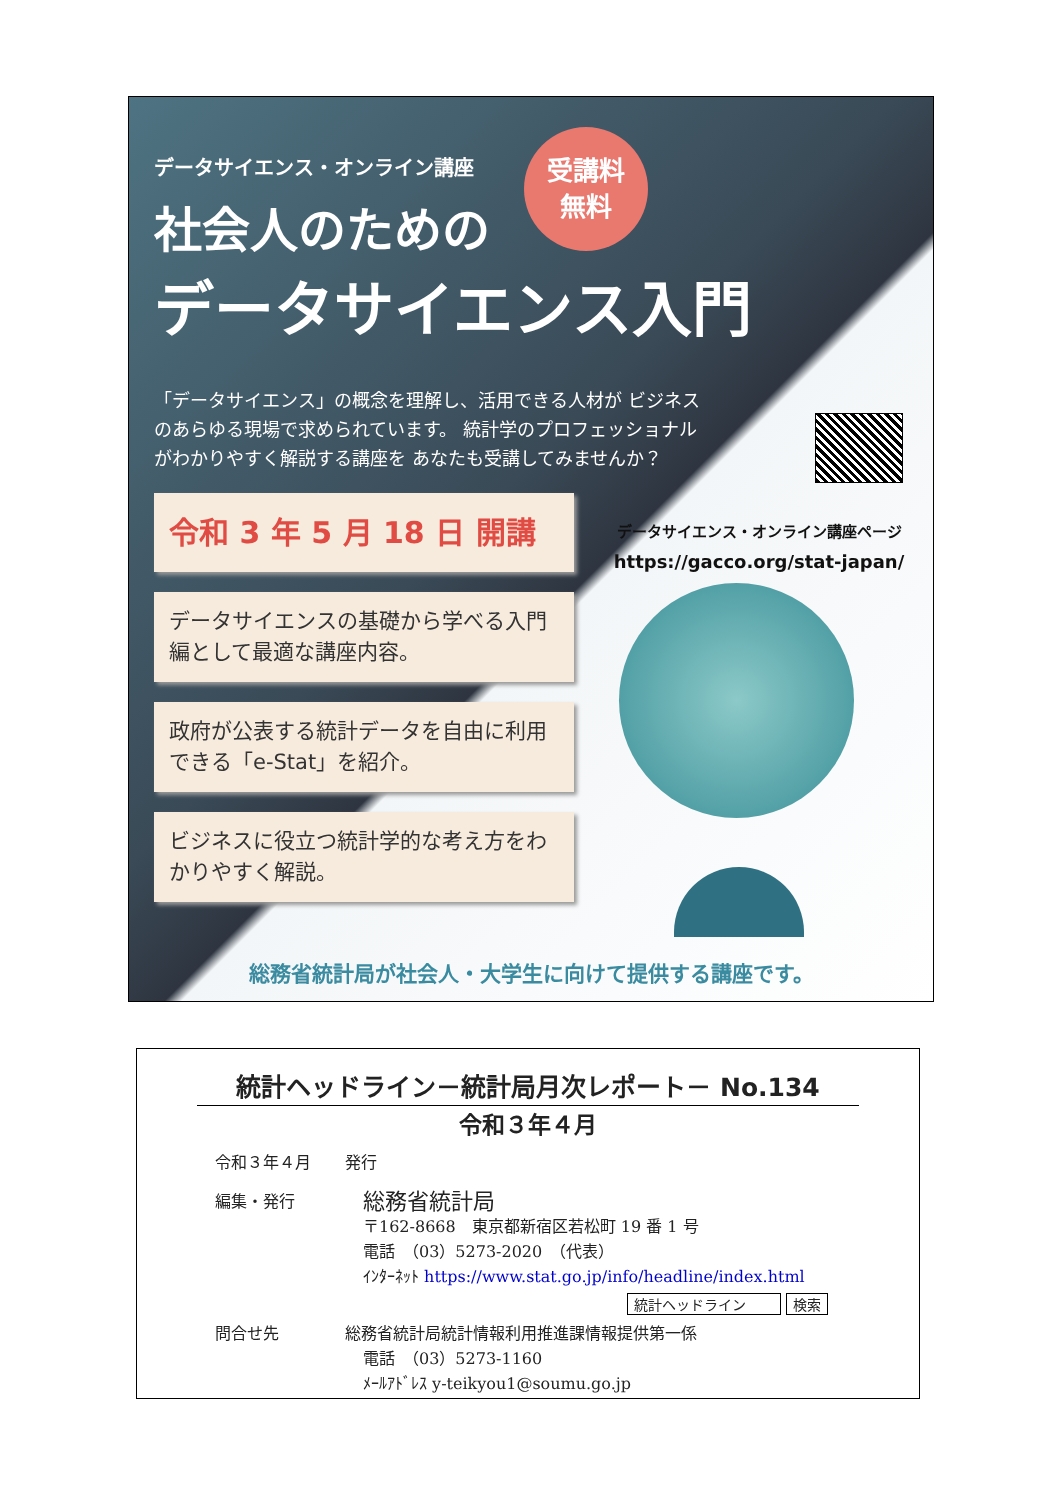データサイエンス・オンライン講座
社会人のための
データサイエンス入門
「データサイエンス」の概念を理解し、活用できる人材が ビジネスのあらゆる現場で求められています。 統計学のプロフェッショナルがわかりやすく解説する講座を あなたも受講してみませんか？
令和 3 年 5 月 18 日 開講
データサイエンスの基礎から学べる入門編として最適な講座内容。
政府が公表する統計データを自由に利用できる「e-Stat」を紹介。
ビジネスに役立つ統計学的な考え方をわかりやすく解説。
受講料
無料
データサイエンス・オンライン講座ページ
https://gacco.org/stat-japan/
総務省統計局が社会人・大学生に向けて提供する講座です。
統計ヘッドライン－統計局月次レポート－ No.134
令和３年４月
令和３年４月 発行
編集・発行 総務省統計局
〒162-8668　東京都新宿区若松町 19 番 1 号
電話　（03）5273-2020　（代表）
ｲﾝﾀｰﾈｯﾄ https://www.stat.go.jp/info/headline/index.html
統計ヘッドライン 検索
問合せ先 総務省統計局統計情報利用推進課情報提供第一係
電話　（03）5273-1160
ﾒｰﾙｱﾄﾞﾚｽ y-teikyou1@soumu.go.jp